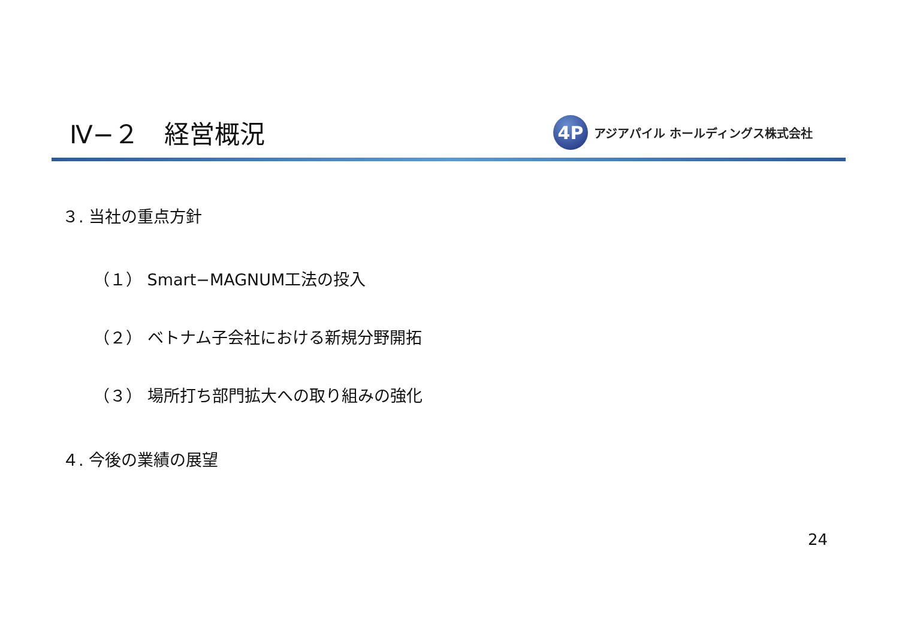Ⅳ−２　経営概況
4P
アジアパイル ホールディングス株式会社
３. 当社の重点方針
（１） Smart−MAGNUM工法の投入
（２） ベトナム子会社における新規分野開拓
（３） 場所打ち部門拡大への取り組みの強化
４. 今後の業績の展望
24